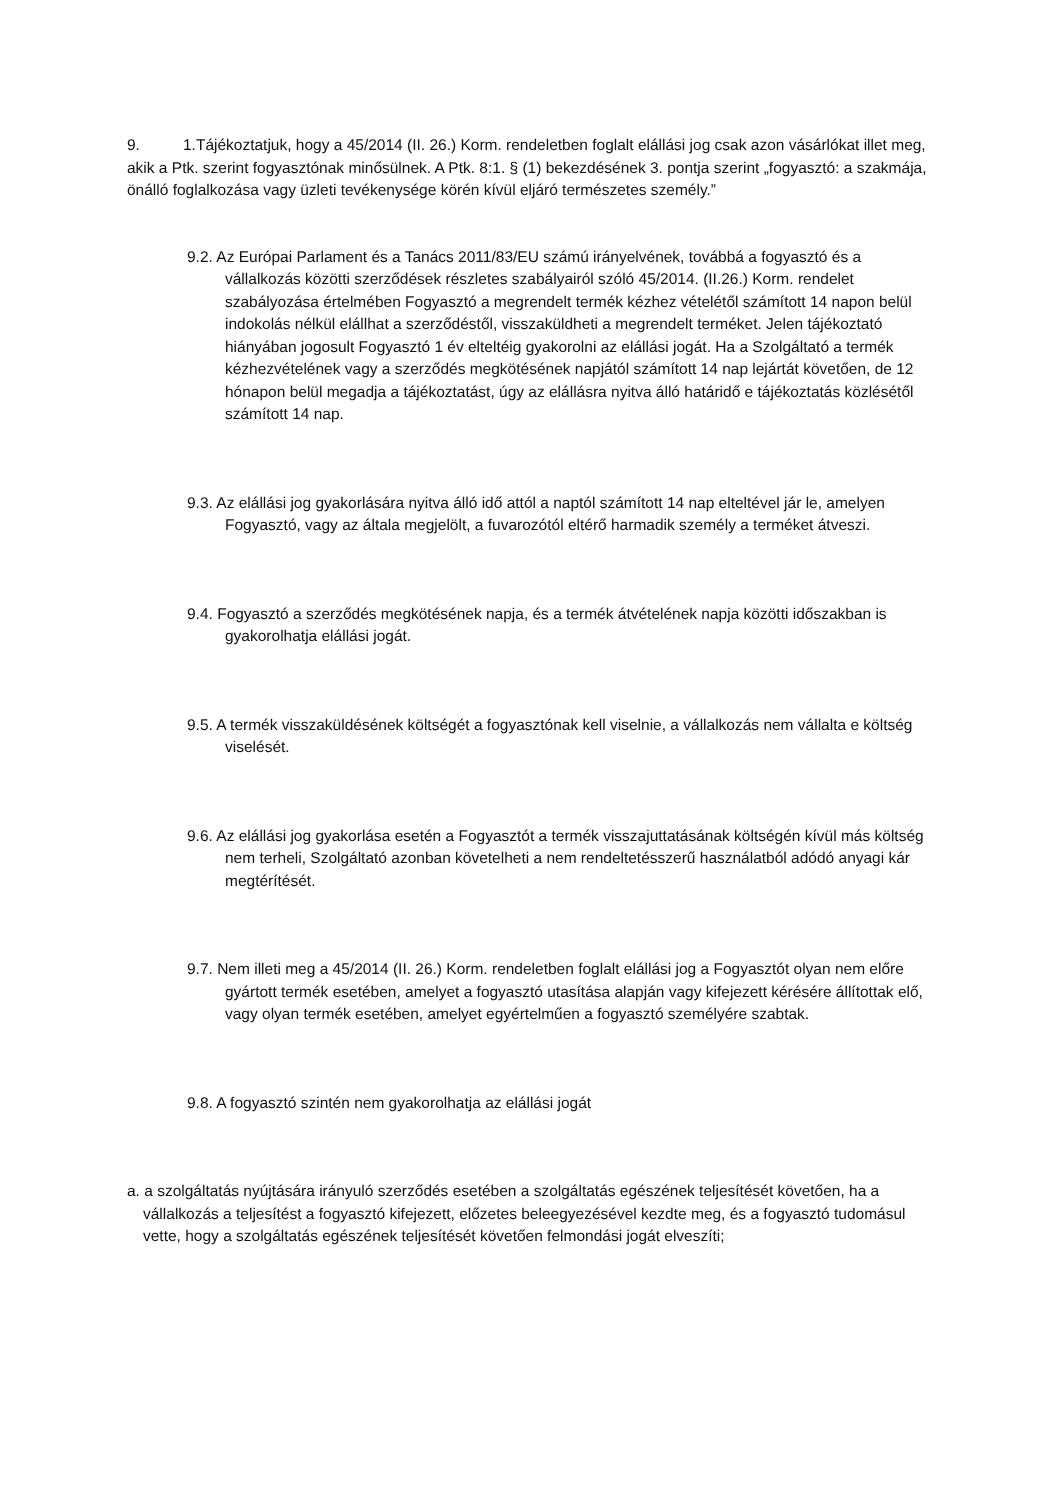9. 1.Tájékoztatjuk, hogy a 45/2014 (II. 26.) Korm. rendeletben foglalt elállási jog csak azon vásárlókat illet meg, akik a Ptk. szerint fogyasztónak minősülnek. A Ptk. 8:1. § (1) bekezdésének 3. pontja szerint „fogyasztó: a szakmája, önálló foglalkozása vagy üzleti tevékenysége körén kívül eljáró természetes személy.”
9.2. Az Európai Parlament és a Tanács 2011/83/EU számú irányelvének, továbbá a fogyasztó és a vállalkozás közötti szerződések részletes szabályairól szóló 45/2014. (II.26.) Korm. rendelet szabályozása értelmében Fogyasztó a megrendelt termék kézhez vételétől számított 14 napon belül indokolás nélkül elállhat a szerződéstől, visszaküldheti a megrendelt terméket. Jelen tájékoztató hiányában jogosult Fogyasztó 1 év elteltéig gyakorolni az elállási jogát. Ha a Szolgáltató a termék kézhezvételének vagy a szerződés megkötésének napjától számított 14 nap lejártát követően, de 12 hónapon belül megadja a tájékoztatást, úgy az elállásra nyitva álló határidő e tájékoztatás közlésétől számított 14 nap.
9.3. Az elállási jog gyakorlására nyitva álló idő attól a naptól számított 14 nap elteltével jár le, amelyen Fogyasztó, vagy az általa megjelölt, a fuvarozótól eltérő harmadik személy a terméket átveszi.
9.4. Fogyasztó a szerződés megkötésének napja, és a termék átvételének napja közötti időszakban is gyakorolhatja elállási jogát.
9.5. A termék visszaküldésének költségét a fogyasztónak kell viselnie, a vállalkozás nem vállalta e költség viselését.
9.6. Az elállási jog gyakorlása esetén a Fogyasztót a termék visszajuttatásának költségén kívül más költség nem terheli, Szolgáltató azonban követelheti a nem rendeltetésszerű használatból adódó anyagi kár megtérítését.
9.7. Nem illeti meg a 45/2014 (II. 26.) Korm. rendeletben foglalt elállási jog a Fogyasztót olyan nem előre gyártott termék esetében, amelyet a fogyasztó utasítása alapján vagy kifejezett kérésére állítottak elő, vagy olyan termék esetében, amelyet egyértelműen a fogyasztó személyére szabtak.
9.8. A fogyasztó szintén nem gyakorolhatja az elállási jogát
a. a szolgáltatás nyújtására irányuló szerződés esetében a szolgáltatás egészének teljesítését követően, ha a vállalkozás a teljesítést a fogyasztó kifejezett, előzetes beleegyezésével kezdte meg, és a fogyasztó tudomásul vette, hogy a szolgáltatás egészének teljesítését követően felmondási jogát elveszíti;